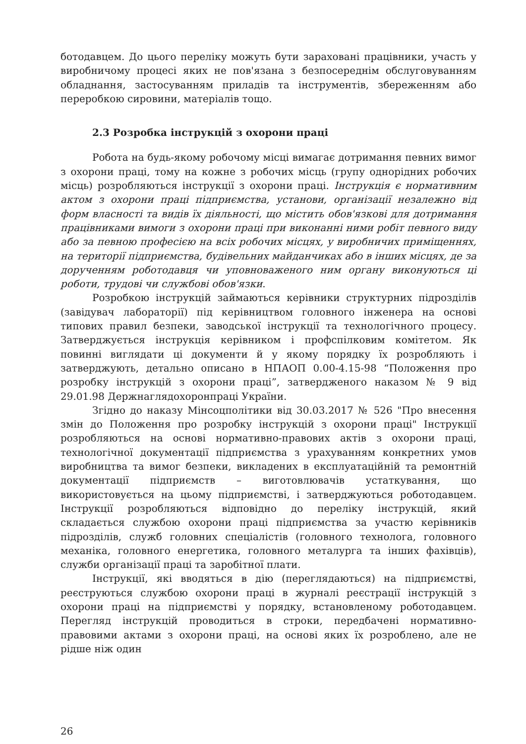ботодавцем. До цього переліку можуть бути зараховані працівники, участь у виробничому процесі яких не пов'язана з безпосереднім обслуговуванням обладнання, застосуванням приладів та інструментів, збереженням або переробкою сировини, матеріалів тощо.
2.3 Розробка інструкцій з охорони праці
Робота на будь-якому робочому місці вимагає дотримання певних вимог з охорони праці, тому на кожне з робочих місць (групу однорідних робочих місць) розробляються інструкції з охорони праці. Інструкція є нормативним актом з охорони праці підприємства, установи, організації незалежно від форм власності та видів їх діяльності, що містить обов'язкові для дотримання працівниками вимоги з охорони праці при виконанні ними робіт певного виду або за певною професією на всіх робочих місцях, у виробничих приміщеннях, на території підприємства, будівельних майданчиках або в інших місцях, де за дорученням роботодавця чи уповноваженого ним органу виконуються ці роботи, трудові чи службові обов'язки.
Розробкою інструкцій займаються керівники структурних підрозділів (завідувач лабораторії) під керівництвом головного інженера на основі типових правил безпеки, заводської інструкції та технологічного процесу. Затверджується інструкція керівником і профспілковим комітетом. Як повинні виглядати ці документи й у якому порядку їх розробляють і затверджують, детально описано в НПАОП 0.00-4.15-98 “Положення про розробку інструкцій з охорони праці”, затвердженого наказом № 9 від 29.01.98 Держнаглядохоронпраці України.
Згідно до наказу Мінсоцполітики від 30.03.2017 № 526 "Про внесення змін до Положення про розробку інструкцій з охорони праці" Інструкції розробляються на основі нормативно-правових актів з охорони праці, технологічної документації підприємства з урахуванням конкретних умов виробництва та вимог безпеки, викладених в експлуатаційній та ремонтній документації підприємств – виготовлювачів устаткування, що використовується на цьому підприємстві, і затверджуються роботодавцем. Інструкції розробляються відповідно до переліку інструкцій, який складається службою охорони праці підприємства за участю керівників підрозділів, служб головних спеціалістів (головного технолога, головного механіка, головного енергетика, головного металурга та інших фахівців), служби організації праці та заробітної плати.
Інструкції, які вводяться в дію (переглядаються) на підприємстві, реєструються службою охорони праці в журналі реєстрації інструкцій з охорони праці на підприємстві у порядку, встановленому роботодавцем. Перегляд інструкцій проводиться в строки, передбачені нормативно-правовими актами з охорони праці, на основі яких їх розроблено, але не рідше ніж один
26